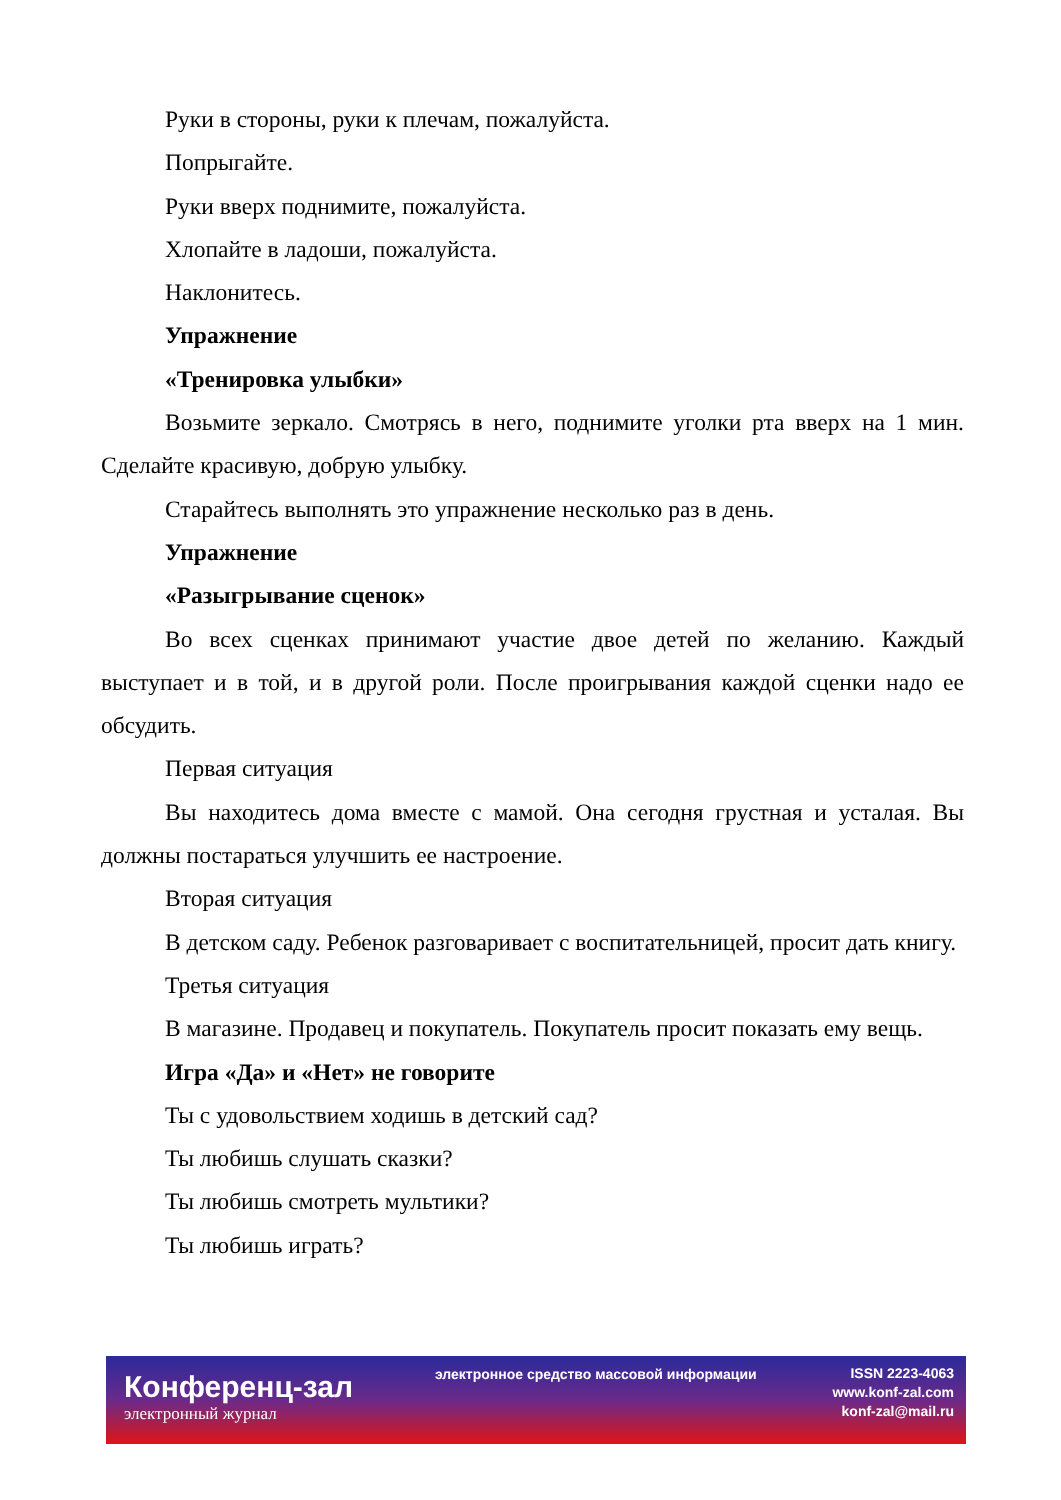Руки в стороны, руки к плечам, пожалуйста.
Попрыгайте.
Руки вверх поднимите, пожалуйста.
Хлопайте в ладоши, пожалуйста.
Наклонитесь.
Упражнение
«Тренировка улыбки»
Возьмите зеркало. Смотрясь в него, поднимите уголки рта вверх на 1 мин. Сделайте красивую, добрую улыбку.
Старайтесь выполнять это упражнение несколько раз в день.
Упражнение
«Разыгрывание сценок»
Во всех сценках принимают участие двое детей по желанию. Каждый выступает и в той, и в другой роли. После проигрывания каждой сценки надо ее обсудить.
Первая ситуация
Вы находитесь дома вместе с мамой. Она сегодня грустная и усталая. Вы должны постараться улучшить ее настроение.
Вторая ситуация
В детском саду. Ребенок разговаривает с воспитательницей, просит дать книгу.
Третья ситуация
В магазине. Продавец и покупатель. Покупатель просит показать ему вещь.
Игра «Да» и «Нет» не говорите
Ты с удовольствием ходишь в детский сад?
Ты любишь слушать сказки?
Ты любишь смотреть мультики?
Ты любишь играть?
Конференц-зал
электронный журнал
электронное средство массовой информации
ISSN 2223-4063
www.konf-zal.com
konf-zal@mail.ru